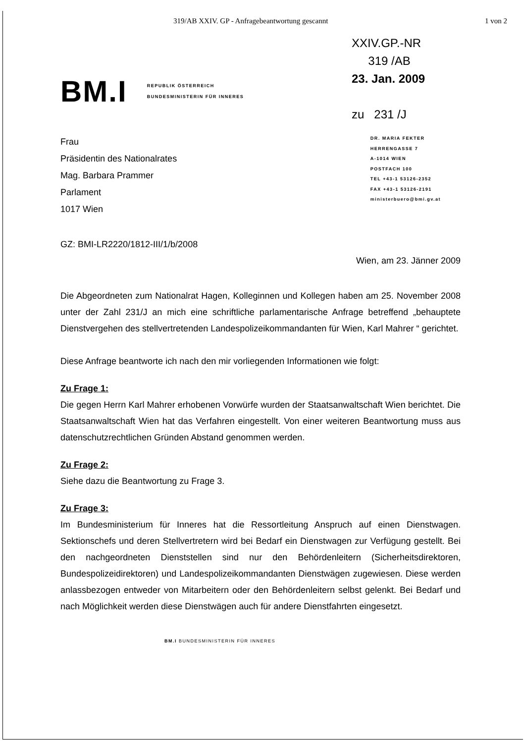319/AB XXIV. GP - Anfragebeantwortung gescannt 1 von 2
BM.I
REPUBLIK ÖSTERREICH
BUNDESMINISTERIN FÜR INNERES
XXIV.GP.-NR
319 /AB
23. Jan. 2009
zu 231 /J
Frau
Präsidentin des Nationalrates
Mag. Barbara Prammer
Parlament
1017 Wien
DR. MARIA FEKTER
HERRENGASSE 7
A-1014 WIEN
POSTFACH 100
TEL +43-1 53126-2352
FAX +43-1 53126-2191
ministerbuero@bmi.gv.at
GZ: BMI-LR2220/1812-III/1/b/2008
Wien, am 23. Jänner 2009
Die Abgeordneten zum Nationalrat Hagen, Kolleginnen und Kollegen haben am 25. November 2008 unter der Zahl 231/J an mich eine schriftliche parlamentarische Anfrage betreffend „behauptete Dienstvergehen des stellvertretenden Landespolizeikommandanten für Wien, Karl Mahrer “ gerichtet.
Diese Anfrage beantworte ich nach den mir vorliegenden Informationen wie folgt:
Zu Frage 1:
Die gegen Herrn Karl Mahrer erhobenen Vorwürfe wurden der Staatsanwaltschaft Wien berichtet. Die Staatsanwaltschaft Wien hat das Verfahren eingestellt. Von einer weiteren Beantwortung muss aus datenschutzrechtlichen Gründen Abstand genommen werden.
Zu Frage 2:
Siehe dazu die Beantwortung zu Frage 3.
Zu Frage 3:
Im Bundesministerium für Inneres hat die Ressortleitung Anspruch auf einen Dienstwagen. Sektionschefs und deren Stellvertretern wird bei Bedarf ein Dienstwagen zur Verfügung gestellt. Bei den nachgeordneten Dienststellen sind nur den Behördenleitern (Sicherheitsdirektoren, Bundespolizeidirektoren) und Landespolizeikommandanten Dienstwägen zugewiesen. Diese werden anlassbezogen entweder von Mitarbeitern oder den Behördenleitern selbst gelenkt. Bei Bedarf und nach Möglichkeit werden diese Dienstwägen auch für andere Dienstfahrten eingesetzt.
BM.I BUNDESMINISTERIN FÜR INNERES